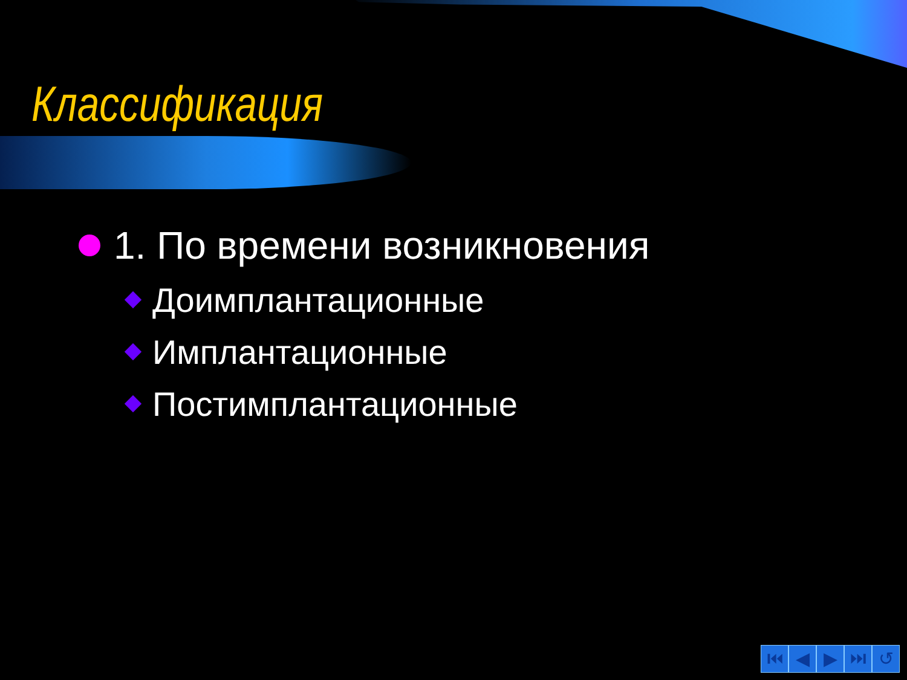Классификация
1. По времени возникновения
Доимплантационные
Имплантационные
Постимплантационные
⏮ ◀ ▶ ⏭ ↺